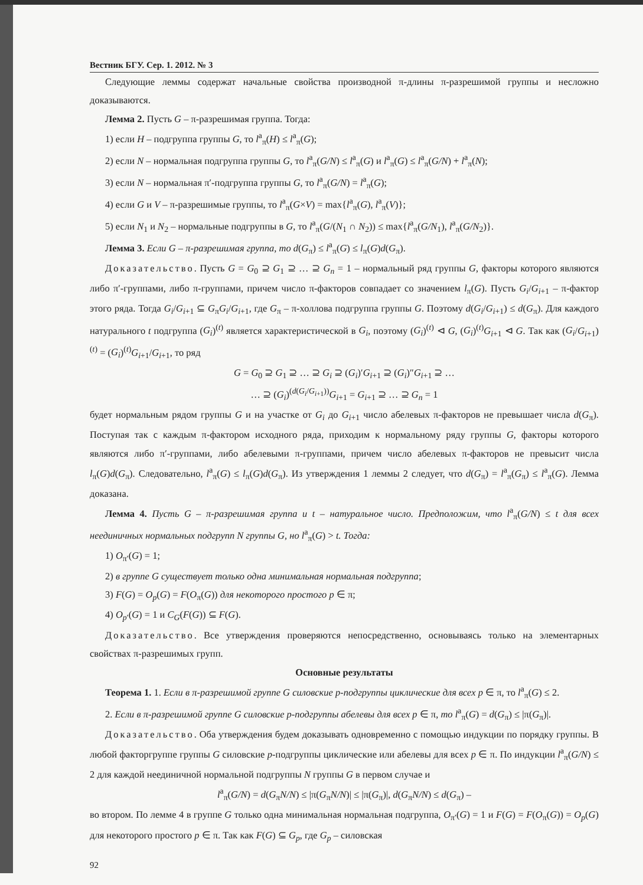Вестник БГУ. Сер. 1. 2012. № 3
Следующие леммы содержат начальные свойства производной π-длины π-разрешимой группы и несложно доказываются.
Лемма 2. Пусть G – π-разрешимая группа. Тогда:
1) если H – подгруппа группы G, то l<sup>a</sup><sub>π</sub>(H) ≤ l<sup>a</sup><sub>π</sub>(G);
2) если N – нормальная подгруппа группы G, то l<sup>a</sup><sub>π</sub>(G/N) ≤ l<sup>a</sup><sub>π</sub>(G) и l<sup>a</sup><sub>π</sub>(G) ≤ l<sup>a</sup><sub>π</sub>(G/N) + l<sup>a</sup><sub>π</sub>(N);
3) если N – нормальная π′-подгруппа группы G, то l<sup>a</sup><sub>π</sub>(G/N) = l<sup>a</sup><sub>π</sub>(G);
4) если G и V – π-разрешимые группы, то l<sup>a</sup><sub>π</sub>(G×V) = max{l<sup>a</sup><sub>π</sub>(G), l<sup>a</sup><sub>π</sub>(V)};
5) если N<sub>1</sub> и N<sub>2</sub> – нормальные подгруппы в G, то l<sup>a</sup><sub>π</sub>(G/(N<sub>1</sub> ∩ N<sub>2</sub>)) ≤ max{l<sup>a</sup><sub>π</sub>(G/N<sub>1</sub>), l<sup>a</sup><sub>π</sub>(G/N<sub>2</sub>)}.
Лемма 3. Если G – π-разрешимая группа, то d(G<sub>π</sub>) ≤ l<sup>a</sup><sub>π</sub>(G) ≤ l<sub>π</sub>(G)d(G<sub>π</sub>).
Доказательство. Пусть G = G<sub>0</sub> ⊇ G<sub>1</sub> ⊇ … ⊇ G<sub>n</sub> = 1 – нормальный ряд группы G, факторы которого являются либо π′-группами, либо π-группами, причем число π-факторов совпадает со значением l<sub>π</sub>(G). Пусть G<sub>i</sub>/G<sub>i+1</sub> – π-фактор этого ряда. Тогда G<sub>i</sub>/G<sub>i+1</sub> ⊆ G<sub>π</sub>G<sub>i</sub>/G<sub>i+1</sub>, где G<sub>π</sub> – π-холлова подгруппа группы G. Поэтому d(G<sub>i</sub>/G<sub>i+1</sub>) ≤ d(G<sub>π</sub>). Для каждого натурального t подгруппа (G<sub>i</sub>)<sup>(t)</sup> является характеристической в G<sub>i</sub>, поэтому (G<sub>i</sub>)<sup>(t)</sup> ⊲ G, (G<sub>i</sub>)<sup>(t)</sup>G<sub>i+1</sub> ⊲ G. Так как (G<sub>i</sub>/G<sub>i+1</sub>)<sup>(t)</sup> = (G<sub>i</sub>)<sup>(t)</sup>G<sub>i+1</sub>/G<sub>i+1</sub>, то ряд
G = G<sub>0</sub> ⊇ G<sub>1</sub> ⊇ … ⊇ G<sub>i</sub> ⊇ (G<sub>i</sub>)′G<sub>i+1</sub> ⊇ (G<sub>i</sub>)″G<sub>i+1</sub> ⊇ …
… ⊇ (G<sub>i</sub>)<sup>(d(G<sub>i</sub>/G<sub>i+1</sub>))</sup>G<sub>i+1</sub> = G<sub>i+1</sub> ⊇ … ⊇ G<sub>n</sub> = 1
будет нормальным рядом группы G и на участке от G<sub>i</sub> до G<sub>i+1</sub> число абелевых π-факторов не превышает числа d(G<sub>π</sub>). Поступая так с каждым π-фактором исходного ряда, приходим к нормальному ряду группы G, факторы которого являются либо π′-группами, либо абелевыми π-группами, причем число абелевых π-факторов не превысит числа l<sub>π</sub>(G)d(G<sub>π</sub>). Следовательно, l<sup>a</sup><sub>π</sub>(G) ≤ l<sub>π</sub>(G)d(G<sub>π</sub>). Из утверждения 1 леммы 2 следует, что d(G<sub>π</sub>) = l<sup>a</sup><sub>π</sub>(G<sub>π</sub>) ≤ l<sup>a</sup><sub>π</sub>(G). Лемма доказана.
Лемма 4. Пусть G – π-разрешимая группа и t – натуральное число. Предположим, что l<sup>a</sup><sub>π</sub>(G/N) ≤ t для всех неединичных нормальных подгрупп N группы G, но l<sup>a</sup><sub>π</sub>(G) > t. Тогда:
1) O<sub>π′</sub>(G) = 1;
2) в группе G существует только одна минимальная нормальная подгруппа;
3) F(G) = O<sub>p</sub>(G) = F(O<sub>π</sub>(G)) для некоторого простого p ∈ π;
4) O<sub>p′</sub>(G) = 1 и C<sub>G</sub>(F(G)) ⊆ F(G).
Доказательство. Все утверждения проверяются непосредственно, основываясь только на элементарных свойствах π-разрешимых групп.
Основные результаты
Теорема 1. 1. Если в π-разрешимой группе G силовские p-подгруппы циклические для всех p ∈ π, то l<sup>a</sup><sub>π</sub>(G) ≤ 2.
2. Если в π-разрешимой группе G силовские p-подгруппы абелевы для всех p ∈ π, то l<sup>a</sup><sub>π</sub>(G) = d(G<sub>π</sub>) ≤ |π(G<sub>π</sub>)|.
Доказательство. Оба утверждения будем доказывать одновременно с помощью индукции по порядку группы. В любой факторгруппе группы G силовские p-подгруппы циклические или абелевы для всех p ∈ π. По индукции l<sup>a</sup><sub>π</sub>(G/N) ≤ 2 для каждой неединичной нормальной подгруппы N группы G в первом случае и
l<sup>a</sup><sub>π</sub>(G/N) = d(G<sub>π</sub>N/N) ≤ |π(G<sub>π</sub>N/N)| ≤ |π(G<sub>π</sub>)|, d(G<sub>π</sub>N/N) ≤ d(G<sub>π</sub>) –
во втором. По лемме 4 в группе G только одна минимальная нормальная подгруппа, O<sub>π′</sub>(G) = 1 и F(G) = F(O<sub>π</sub>(G)) = O<sub>p</sub>(G) для некоторого простого p ∈ π. Так как F(G) ⊆ G<sub>p</sub>, где G<sub>p</sub> – силовская
92